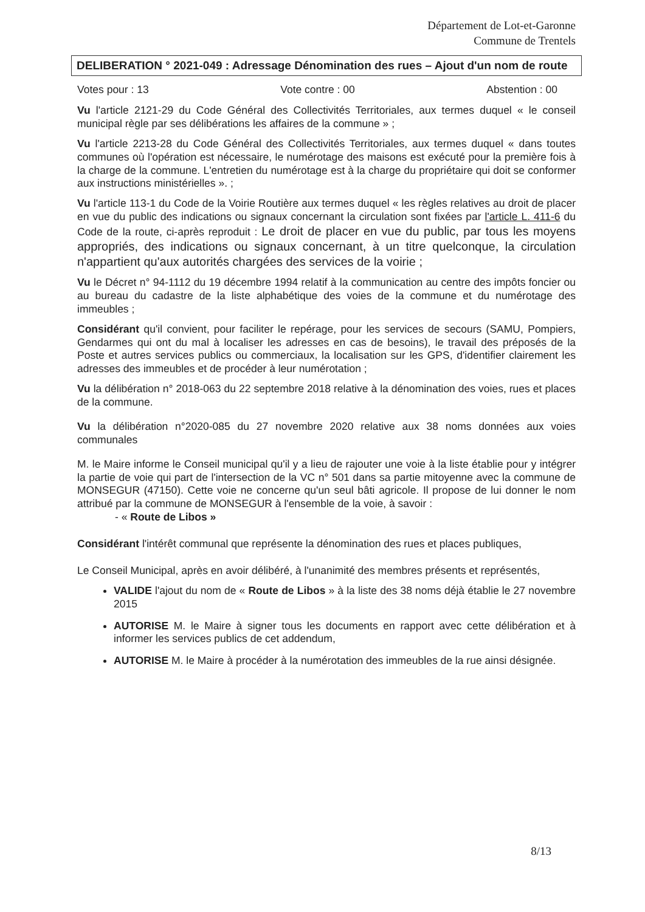Département de Lot-et-Garonne
Commune de Trentels
DELIBERATION ° 2021-049 : Adressage Dénomination des rues – Ajout d'un nom de route
Votes pour : 13 Vote contre : 00 Abstention : 00
Vu l'article 2121-29 du Code Général des Collectivités Territoriales, aux termes duquel « le conseil municipal règle par ses délibérations les affaires de la commune » ;
Vu l'article 2213-28 du Code Général des Collectivités Territoriales, aux termes duquel « dans toutes communes où l'opération est nécessaire, le numérotage des maisons est exécuté pour la première fois à la charge de la commune. L'entretien du numérotage est à la charge du propriétaire qui doit se conformer aux instructions ministérielles ». ;
Vu l'article 113-1 du Code de la Voirie Routière aux termes duquel « les règles relatives au droit de placer en vue du public des indications ou signaux concernant la circulation sont fixées par l'article L. 411-6 du Code de la route, ci-après reproduit : Le droit de placer en vue du public, par tous les moyens appropriés, des indications ou signaux concernant, à un titre quelconque, la circulation n'appartient qu'aux autorités chargées des services de la voirie ;
Vu le Décret n° 94-1112 du 19 décembre 1994 relatif à la communication au centre des impôts foncier ou au bureau du cadastre de la liste alphabétique des voies de la commune et du numérotage des immeubles ;
Considérant qu'il convient, pour faciliter le repérage, pour les services de secours (SAMU, Pompiers, Gendarmes qui ont du mal à localiser les adresses en cas de besoins), le travail des préposés de la Poste et autres services publics ou commerciaux, la localisation sur les GPS, d'identifier clairement les adresses des immeubles et de procéder à leur numérotation ;
Vu la délibération n° 2018-063 du 22 septembre 2018 relative à la dénomination des voies, rues et places de la commune.
Vu la délibération n°2020-085 du 27 novembre 2020 relative aux 38 noms données aux voies communales
M. le Maire informe le Conseil municipal qu'il y a lieu de rajouter une voie à la liste établie pour y intégrer la partie de voie qui part de l'intersection de la VC n° 501 dans sa partie mitoyenne avec la commune de MONSEGUR (47150). Cette voie ne concerne qu'un seul bâti agricole. Il propose de lui donner le nom attribué par la commune de MONSEGUR à l'ensemble de la voie, à savoir :
- « Route de Libos »
Considérant l'intérêt communal que représente la dénomination des rues et places publiques,
Le Conseil Municipal, après en avoir délibéré, à l'unanimité des membres présents et représentés,
VALIDE l'ajout du nom de « Route de Libos » à la liste des 38 noms déjà établie le 27 novembre 2015
AUTORISE M. le Maire à signer tous les documents en rapport avec cette délibération et à informer les services publics de cet addendum,
AUTORISE M. le Maire à procéder à la numérotation des immeubles de la rue ainsi désignée.
8/13